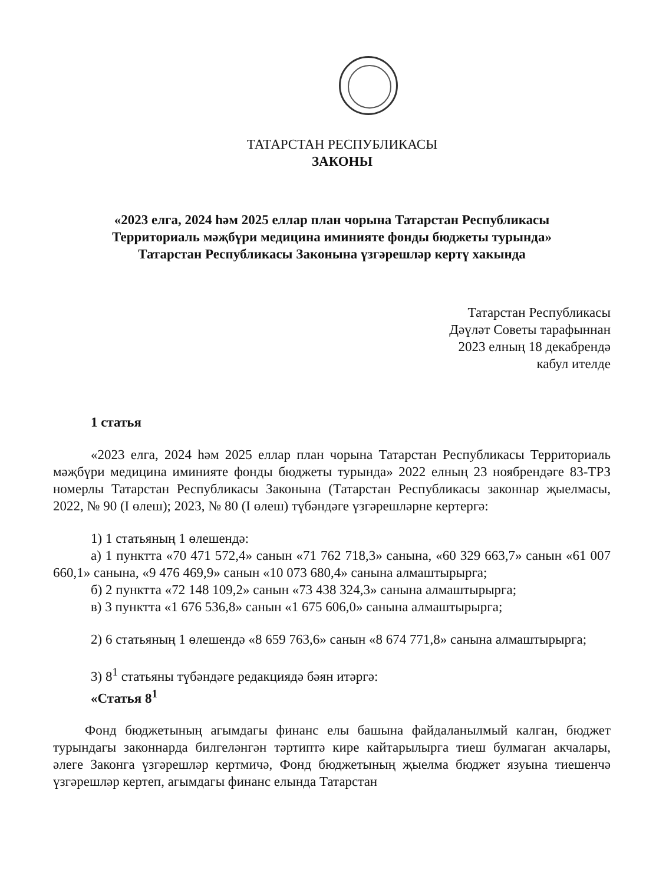ТАТАРСТАН РЕСПУБЛИКАСЫ
ЗАКОНЫ
«2023 елга, 2024 һәм 2025 еллар план чорына Татарстан Республикасы
Территориаль мәҗбүри медицина иминияте фонды бюджеты турында»
Татарстан Республикасы Законына үзгәрешләр кертү хакында
Татарстан Республикасы
Дәүләт Советы тарафыннан
2023 елның 18 декабрендә
кабул ителде
1 статья
«2023 елга, 2024 һәм 2025 еллар план чорына Татарстан Республикасы Территориаль мәҗбүри медицина иминияте фонды бюджеты турында» 2022 елның 23 ноябрендәге 83-ТРЗ номерлы Татарстан Республикасы Законына (Татарстан Республикасы законнар җыелмасы, 2022, № 90 (I өлеш); 2023, № 80 (I өлеш) түбәндәге үзгәрешләрне кертергә:
1) 1 статьяның 1 өлешендә:
а) 1 пунктта «70 471 572,4» санын «71 762 718,3» санына, «60 329 663,7» санын «61 007 660,1» санына, «9 476 469,9» санын «10 073 680,4» санына алмаштырырга;
б) 2 пунктта «72 148 109,2» санын «73 438 324,3» санына алмаштырырга;
в) 3 пунктта «1 676 536,8» санын «1 675 606,0» санына алмаштырырга;
2) 6 статьяның 1 өлешендә «8 659 763,6» санын «8 674 771,8» санына алмаштырырга;
3) 8<sup>1</sup> статьяны түбәндәге редакциядә бәян итәргә:
«Статья 8<sup>1</sup>
Фонд бюджетының агымдагы финанс елы башына файдаланылмый калган, бюджет турындагы законнарда билгеләнгән тәртиптә кире кайтарылырга тиеш булмаган акчалары, әлеге Законга үзгәрешләр кертмичә, Фонд бюджетының җыелма бюджет язуына тиешенчә үзгәрешләр кертеп, агымдагы финанс елында Татарстан